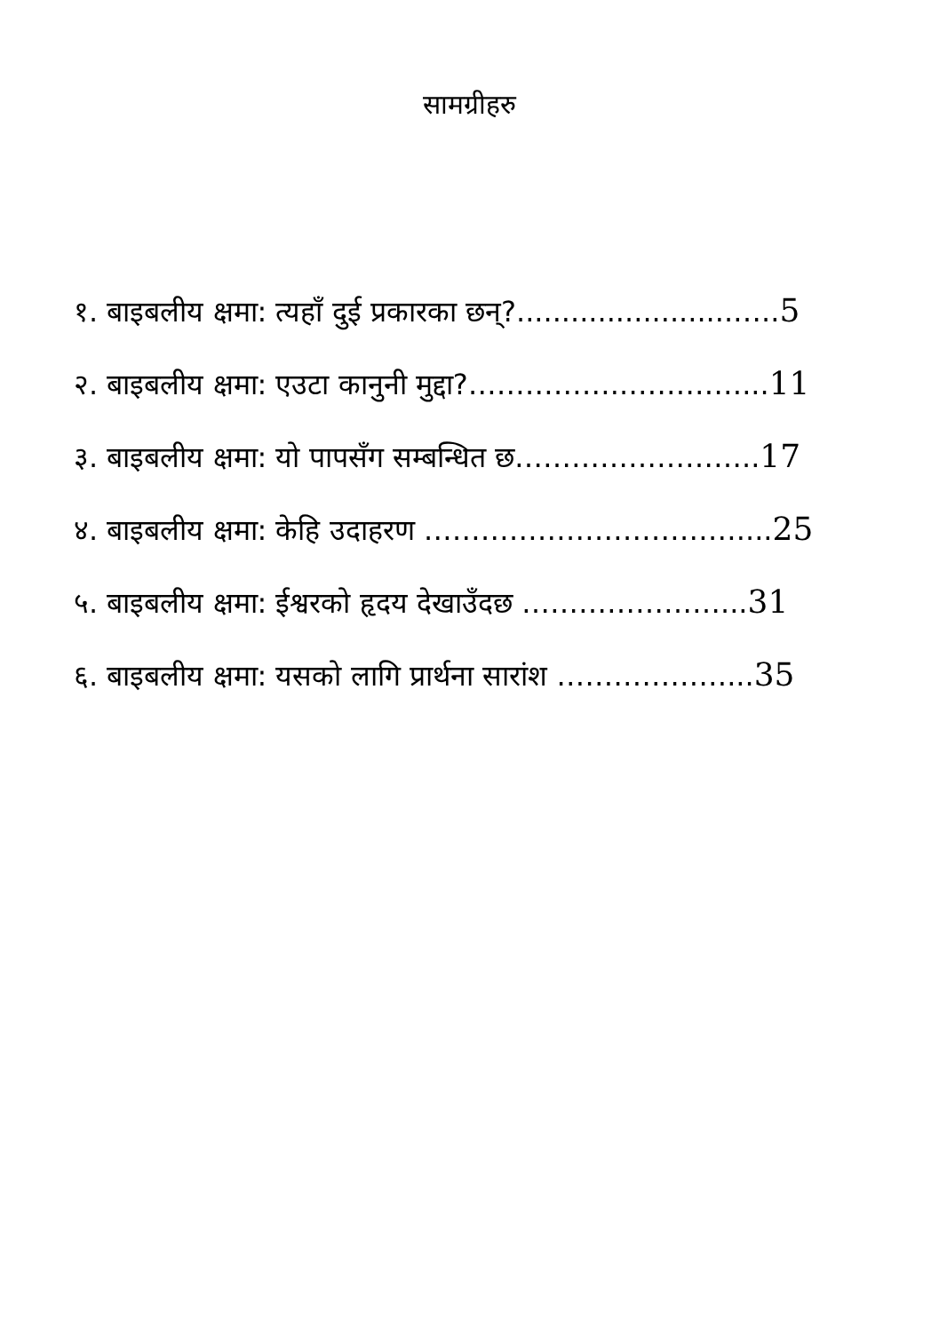सामग्रीहरु
१. बाइबलीय क्षमा: त्यहाँ दुई प्रकारका छन्?........................…..5
२. बाइबलीय क्षमा: एउटा कानुनी मुद्दा?……………..…………...11
३. बाइबलीय क्षमा: यो पापसँग सम्बन्धित छ……………………..17
४. बाइबलीय क्षमा: केहि उदाहरण ……………………………....25
५. बाइबलीय क्षमा: ईश्वरको हृदय देखाउँदछ …………………...31
६. बाइबलीय क्षमा: यसको लागि प्रार्थना सारांश ………………...35